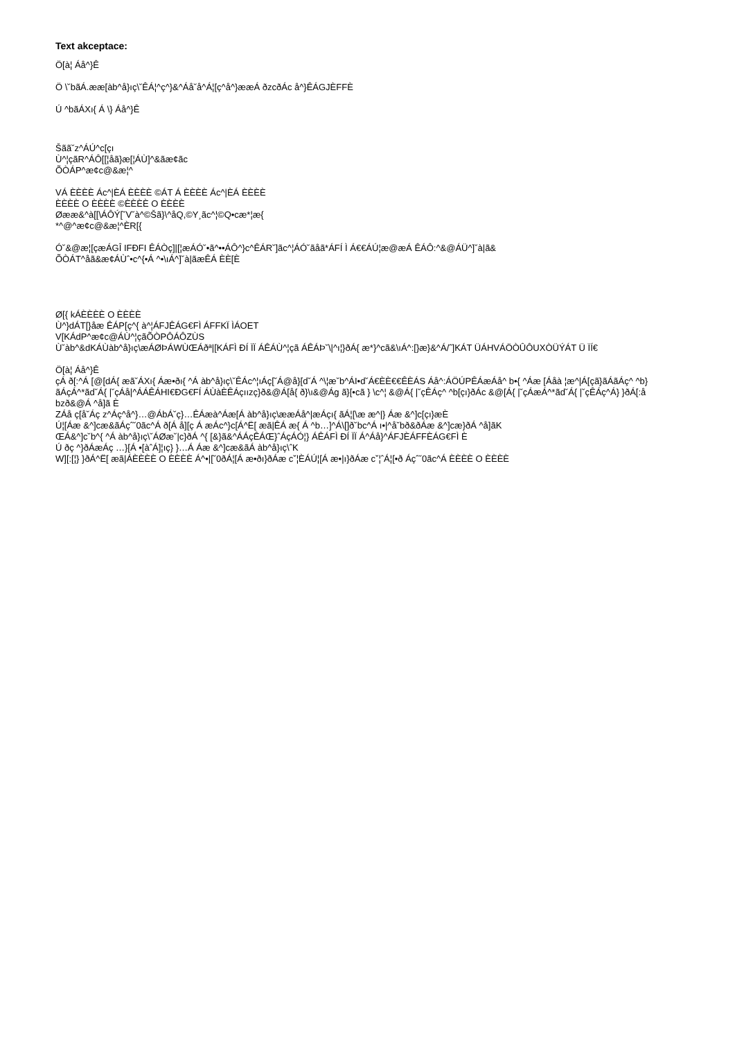Text akceptace:
Ö[à¦ Áå^}Ê
Ö \˘bãÁ.ææ[àb^å}ıç\˘ÊÁ¦^ç^}&^Áå˘å^Á¦[ç^å^}ææÁ ðzcðÁc å^}ÊÁGJÈFFÈ
Ú ^bãÁXı{ Á \} Áå^}Ê
Šãã˘z^ÁÚ^c[çı
Ù^¦çãR^ÁÔ[[¦åã}æ[¦ÁÙ]^&ãæ¢ãc
ÕÒÁP^æ¢c@&æ¦^
VÁ ÈÈÈÈ Ác^|ÈÁ ÈÈÈÈ ©ÁT Á ÈÈÈÈ Ác^|ÈÁ ÈÈÈÈ
ÈÈÈÈ O ÈÈÈÈ ©ÈÈÈÈ O ÈÈÈÈ
Øææ&^à[[\ÁÔÝ[˘V˘à^©Šã}\^åQ,©Y¸ãc^¦©Q•cæ*¦æ{
*^@^æ¢c@&æ¦^ÈR[{
Ó˘&@æ¦[çæÁGÎ IFÐFI ÊÁÒç]|[¦æÁÓ˘•ã^••ÁÔ^}c^ÊÁR˘]ãc^¦ÁÓ˘ãåã*ÁFÍ Ì Á€€ÁÚ¦æ@æÁ ÊÁÔ:^&@ÁÜ^]˘à|ã&
ÕÒÁT^åã&æ¢ÁÙˆ•c^{•Á ^•\ıÁ^]˘à|ãæÊÁ ÈÈ[È
Ø[{ kÁÈÈÈÈ O ÈÈÈÈ
Ù^}dÁT[}åæ ÊÁP[ç^{ à^¦ÁFJÊÁG€FÌ ÁFFKÏ ÌÁOET
V[KÁdP^æ¢c@ÁÙ^¦çãÕÒPÔÁÔZÙS
Ù˘àb^&dKÁÙàb^å}ıç\æÁØÞÁWÙŒÁðª|[KÁFÌ ÐÍ ÏÏ ÁÊÁÙ^¦çã ÁÊÁÞ˘\|^ı¦}ðÁ{ æ*}^cã&\ıÁ^:[}æ}&^Á/ˆ]KÁT ÜÁHVÁÖÒÛÔUXÒÜÝÁT Ü ÏÍ€
Ö[à¦ Áå^}Ê
çÁ ð[:^Á [@[dÁ{ æã˘ÁXı{ Áæ•ðı{ ^Á àb^å}ıç\˘ÊÁc^¦ıÁç[˘Á@å}[d˘Á ^\¦æ˘b^ÁI•d˘Á€ÈÈ€€ÊÈÁS Áå^:ÁÖÚPÊÁæÁå^ b•{ ^Áæ [Áåà ¦æ^|Á[çã}ãÁãÁç^ ^b}ãÁçÁ^*ãd˘Á{ |˘çÁå|^ÁÁÊÁHI€ÐG€FÍ ÁÙàÈÊÁçıızç}ð&@Á[å{ ð}\ı&@Ág ã}[•cã } \c^¦ &@Á{ |˘çÊÁç^ ^b[çı}ðÁc &@[Á{ |˘çÁæÁ^*ãd˘Á{ |˘çÊÁç^Á} }ðÁ[:å bzð&@Á ^å]ã È
ZÁå ç[å˘Áç z^Áç^å^}…@ÁbÁ˘ç}…ÊÁæà^Áæ[Á àb^å}ıç\ææÁå^|æÁçı{ ãÁ¦[\æ æ^|} Áæ &^]c[çı}æÈ
Ú¦[Áæ &^]cæ&ãÁçˆ˘0ãc^Á ð[Á å][ç Á æÁc^}c[Á^Ë[ æã|ÊÁ æ{ Á ^b…]^Á\[]ð˘bc^Á ı•|^å˘bð&ðÁæ &^]cæ}ðÁ ^å]ãK
ŒÁ&^]c˘b^{ ^Á àb^å}ıç\˘ÁØæ˘|c}ðÁ ^{ [&}ã&^ÁÁçÊÁŒ}ˆÁçÁÓ¦} ÁÊÁFÌ ÐÍ ÏÏ Á^Áå}^ÁFJÈÁFFÈÁG€FÌ È
Ú ðç ^}ðÁæÁç …}[Á •[àˆÁ]¦ıç} }…Á Áæ &^]cæ&ãÁ àb^å}ıç\ˆK
W][:[¦} }ðÁ^Ë[ æã|ÁÈÈÈÈ O ÈÈÈÈ Á^•|[˘0ðÁ¦[Á æ•ðı}ðÁæ cˇ¦ÈÁÚ¦[Á æ•|ı}ðÁæ cˇ¦ˆÁ¦[•ð Áçˆ˘0ãc^Á ÈÈÈÈ O ÈÈÈÈ